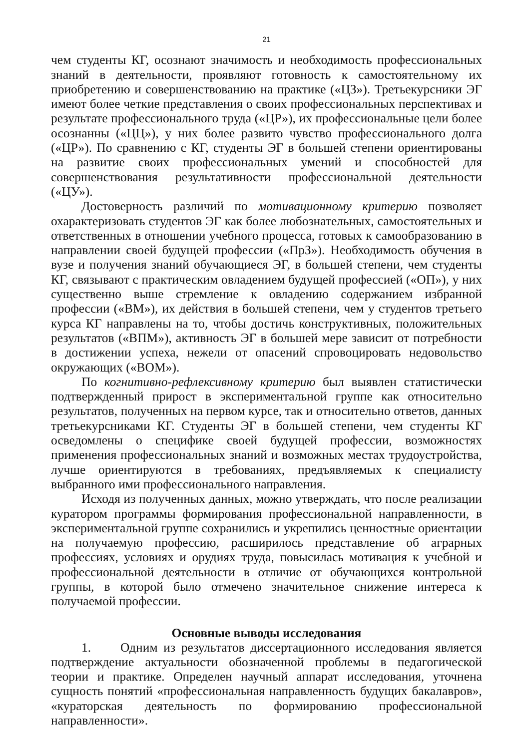21
чем студенты КГ, осознают значимость и необходимость профессиональных знаний в деятельности, проявляют готовность к самостоятельному их приобретению и совершенствованию на практике («ЦЗ»). Третьекурсники ЭГ имеют более четкие представления о своих профессиональных перспективах и результате профессионального труда («ЦР»), их профессиональные цели более осознанны («ЦЦ»), у них более развито чувство профессионального долга («ЦР»). По сравнению с КГ, студенты ЭГ в большей степени ориентированы на развитие своих профессиональных умений и способностей для совершенствования результативности профессиональной деятельности («ЦУ»).
Достоверность различий по мотивационному критерию позволяет охарактеризовать студентов ЭГ как более любознательных, самостоятельных и ответственных в отношении учебного процесса, готовых к самообразованию в направлении своей будущей профессии («ПрЗ»). Необходимость обучения в вузе и получения знаний обучающиеся ЭГ, в большей степени, чем студенты КГ, связывают с практическим овладением будущей профессией («ОП»), у них существенно выше стремление к овладению содержанием избранной профессии («ВМ»), их действия в большей степени, чем у студентов третьего курса КГ направлены на то, чтобы достичь конструктивных, положительных результатов («ВПМ»), активность ЭГ в большей мере зависит от потребности в достижении успеха, нежели от опасений спровоцировать недовольство окружающих («ВОМ»).
По когнитивно-рефлексивному критерию был выявлен статистически подтвержденный прирост в экспериментальной группе как относительно результатов, полученных на первом курсе, так и относительно ответов, данных третьекурсниками КГ. Студенты ЭГ в большей степени, чем студенты КГ осведомлены о специфике своей будущей профессии, возможностях применения профессиональных знаний и возможных местах трудоустройства, лучше ориентируются в требованиях, предъявляемых к специалисту выбранного ими профессионального направления.
Исходя из полученных данных, можно утверждать, что после реализации куратором программы формирования профессиональной направленности, в экспериментальной группе сохранились и укрепились ценностные ориентации на получаемую профессию, расширилось представление об аграрных профессиях, условиях и орудиях труда, повысилась мотивация к учебной и профессиональной деятельности в отличие от обучающихся контрольной группы, в которой было отмечено значительное снижение интереса к получаемой профессии.
Основные выводы исследования
1. Одним из результатов диссертационного исследования является подтверждение актуальности обозначенной проблемы в педагогической теории и практике. Определен научный аппарат исследования, уточнена сущность понятий «профессиональная направленность будущих бакалавров», «кураторская деятельность по формированию профессиональной направленности».